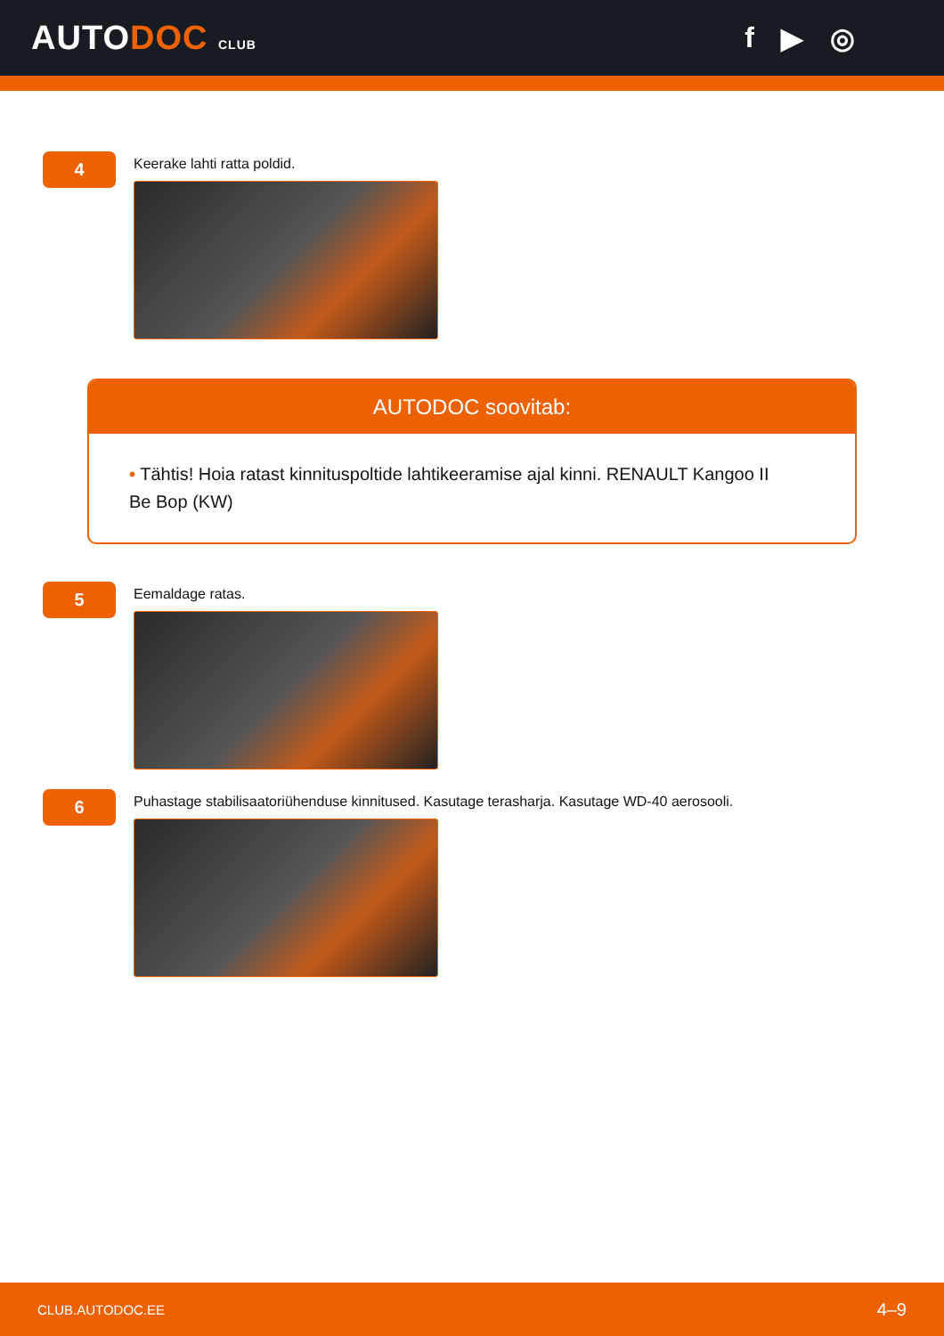AUTODOC CLUB
f ▶ ◎
4
Keerake lahti ratta poldid.
AUTODOC soovitab:
• Tähtis! Hoia ratast kinnituspoltide lahtikeeramise ajal kinni. RENAULT Kangoo II Be Bop (KW)
5
Eemaldage ratas.
6
Puhastage stabilisaatoriühenduse kinnitused. Kasutage terasharja. Kasutage WD-40 aerosooli.
CLUB.AUTODOC.EE 4–9